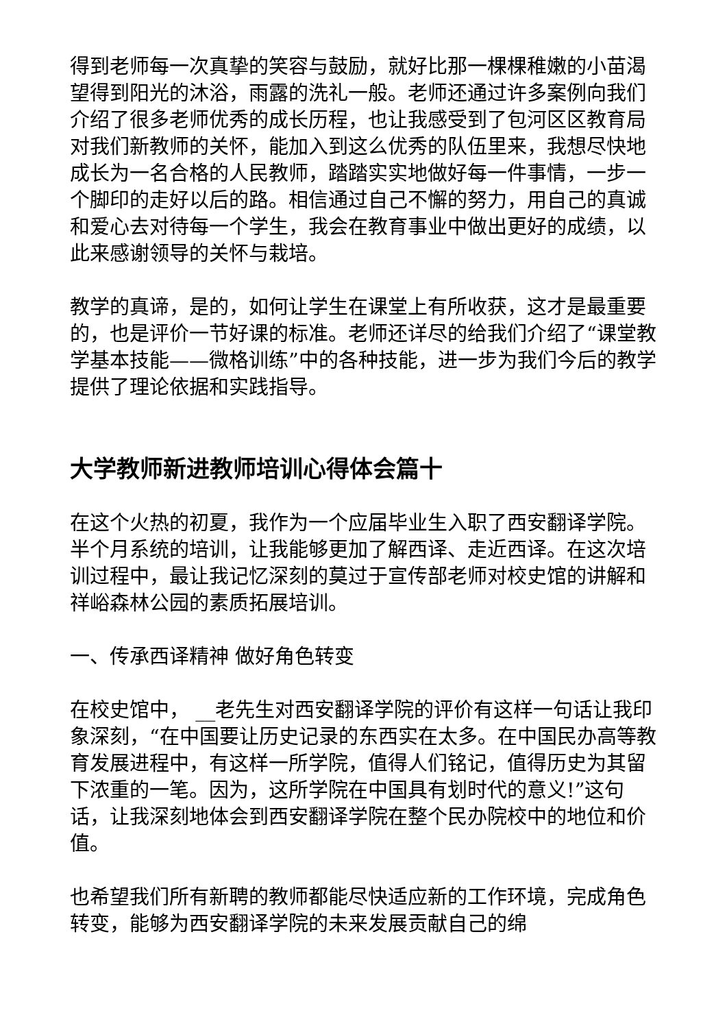得到老师每一次真挚的笑容与鼓励，就好比那一棵棵稚嫩的小苗渴望得到阳光的沐浴，雨露的洗礼一般。老师还通过许多案例向我们介绍了很多老师优秀的成长历程，也让我感受到了包河区区教育局对我们新教师的关怀，能加入到这么优秀的队伍里来，我想尽快地成长为一名合格的人民教师，踏踏实实地做好每一件事情，一步一个脚印的走好以后的路。相信通过自己不懈的努力，用自己的真诚和爱心去对待每一个学生，我会在教育事业中做出更好的成绩，以此来感谢领导的关怀与栽培。
教学的真谛，是的，如何让学生在课堂上有所收获，这才是最重要的，也是评价一节好课的标准。老师还详尽的给我们介绍了“课堂教学基本技能——微格训练”中的各种技能，进一步为我们今后的教学提供了理论依据和实践指导。
大学教师新进教师培训心得体会篇十
在这个火热的初夏，我作为一个应届毕业生入职了西安翻译学院。半个月系统的培训，让我能够更加了解西译、走近西译。在这次培训过程中，最让我记忆深刻的莫过于宣传部老师对校史馆的讲解和祥峪森林公园的素质拓展培训。
一、传承西译精神 做好角色转变
在校史馆中， __老先生对西安翻译学院的评价有这样一句话让我印象深刻，“在中国要让历史记录的东西实在太多。在中国民办高等教育发展进程中，有这样一所学院，值得人们铭记，值得历史为其留下浓重的一笔。因为，这所学院在中国具有划时代的意义!”这句话，让我深刻地体会到西安翻译学院在整个民办院校中的地位和价值。
也希望我们所有新聘的教师都能尽快适应新的工作环境，完成角色转变，能够为西安翻译学院的未来发展贡献自己的绵